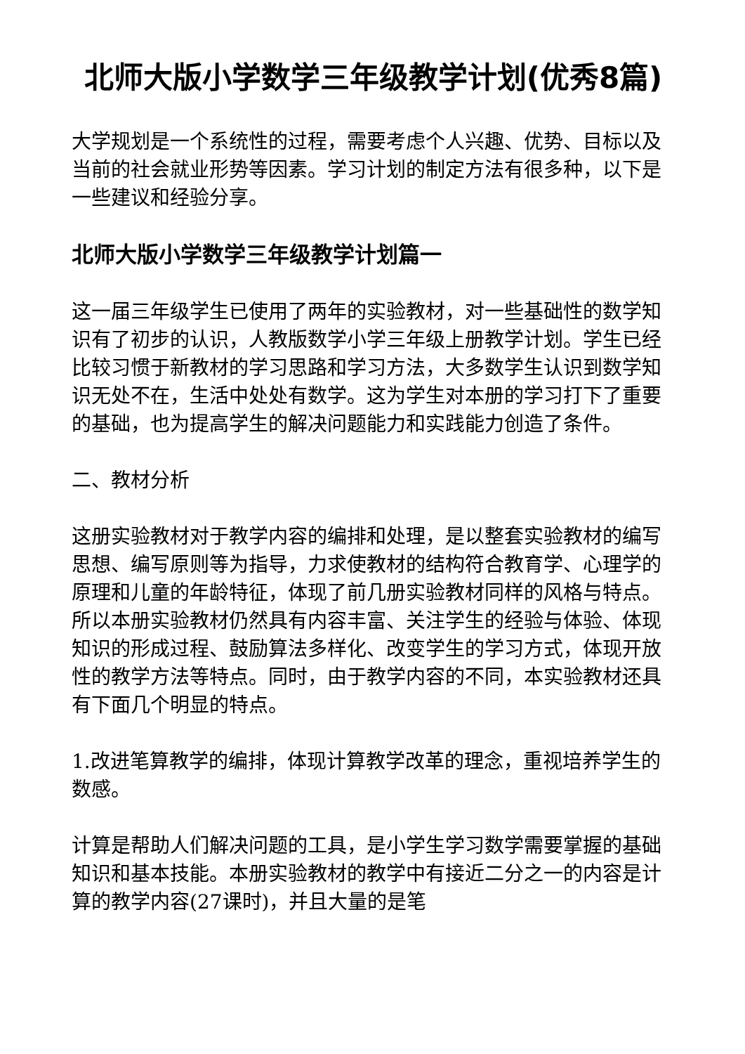北师大版小学数学三年级教学计划(优秀8篇)
大学规划是一个系统性的过程，需要考虑个人兴趣、优势、目标以及当前的社会就业形势等因素。学习计划的制定方法有很多种，以下是一些建议和经验分享。
北师大版小学数学三年级教学计划篇一
这一届三年级学生已使用了两年的实验教材，对一些基础性的数学知识有了初步的认识，人教版数学小学三年级上册教学计划。学生已经比较习惯于新教材的学习思路和学习方法，大多数学生认识到数学知识无处不在，生活中处处有数学。这为学生对本册的学习打下了重要的基础，也为提高学生的解决问题能力和实践能力创造了条件。
二、教材分析
这册实验教材对于教学内容的编排和处理，是以整套实验教材的编写思想、编写原则等为指导，力求使教材的结构符合教育学、心理学的原理和儿童的年龄特征，体现了前几册实验教材同样的风格与特点。所以本册实验教材仍然具有内容丰富、关注学生的经验与体验、体现知识的形成过程、鼓励算法多样化、改变学生的学习方式，体现开放性的教学方法等特点。同时，由于教学内容的不同，本实验教材还具有下面几个明显的特点。
1.改进笔算教学的编排，体现计算教学改革的理念，重视培养学生的数感。
计算是帮助人们解决问题的工具，是小学生学习数学需要掌握的基础知识和基本技能。本册实验教材的教学中有接近二分之一的内容是计算的教学内容(27课时)，并且大量的是笔